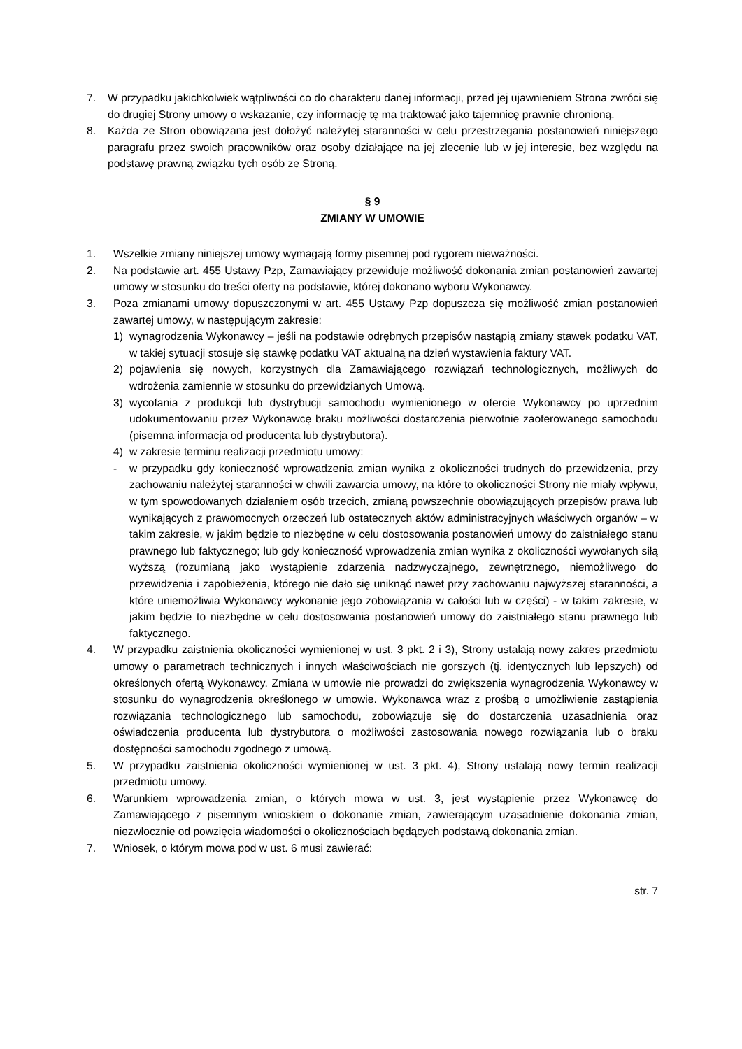7. W przypadku jakichkolwiek wątpliwości co do charakteru danej informacji, przed jej ujawnieniem Strona zwróci się do drugiej Strony umowy o wskazanie, czy informację tę ma traktować jako tajemnicę prawnie chronioną.
8. Każda ze Stron obowiązana jest dołożyć należytej staranności w celu przestrzegania postanowień niniejszego paragrafu przez swoich pracowników oraz osoby działające na jej zlecenie lub w jej interesie, bez względu na podstawę prawną związku tych osób ze Stroną.
§ 9
ZMIANY W UMOWIE
1. Wszelkie zmiany niniejszej umowy wymagają formy pisemnej pod rygorem nieważności.
2. Na podstawie art. 455 Ustawy Pzp, Zamawiający przewiduje możliwość dokonania zmian postanowień zawartej umowy w stosunku do treści oferty na podstawie, której dokonano wyboru Wykonawcy.
3. Poza zmianami umowy dopuszczonymi w art. 455 Ustawy Pzp dopuszcza się możliwość zmian postanowień zawartej umowy, w następującym zakresie:
1) wynagrodzenia Wykonawcy – jeśli na podstawie odrębnych przepisów nastąpią zmiany stawek podatku VAT, w takiej sytuacji stosuje się stawkę podatku VAT aktualną na dzień wystawienia faktury VAT.
2) pojawienia się nowych, korzystnych dla Zamawiającego rozwiązań technologicznych, możliwych do wdrożenia zamiennie w stosunku do przewidzianych Umową.
3) wycofania z produkcji lub dystrybucji samochodu wymienionego w ofercie Wykonawcy po uprzednim udokumentowaniu przez Wykonawcę braku możliwości dostarczenia pierwotnie zaoferowanego samochodu (pisemna informacja od producenta lub dystrybutora).
4) w zakresie terminu realizacji przedmiotu umowy:
- w przypadku gdy konieczność wprowadzenia zmian wynika z okoliczności trudnych do przewidzenia, przy zachowaniu należytej staranności w chwili zawarcia umowy, na które to okoliczności Strony nie miały wpływu, w tym spowodowanych działaniem osób trzecich, zmianą powszechnie obowiązujących przepisów prawa lub wynikających z prawomocnych orzeczeń lub ostatecznych aktów administracyjnych właściwych organów – w takim zakresie, w jakim będzie to niezbędne w celu dostosowania postanowień umowy do zaistniałego stanu prawnego lub faktycznego; lub gdy konieczność wprowadzenia zmian wynika z okoliczności wywołanych siłą wyższą (rozumianą jako wystąpienie zdarzenia nadzwyczajnego, zewnętrznego, niemożliwego do przewidzenia i zapobieżenia, którego nie dało się uniknąć nawet przy zachowaniu najwyższej staranności, a które uniemożliwia Wykonawcy wykonanie jego zobowiązania w całości lub w części) - w takim zakresie, w jakim będzie to niezbędne w celu dostosowania postanowień umowy do zaistniałego stanu prawnego lub faktycznego.
4. W przypadku zaistnienia okoliczności wymienionej w ust. 3 pkt. 2 i 3), Strony ustalają nowy zakres przedmiotu umowy o parametrach technicznych i innych właściwościach nie gorszych (tj. identycznych lub lepszych) od określonych ofertą Wykonawcy. Zmiana w umowie nie prowadzi do zwiększenia wynagrodzenia Wykonawcy w stosunku do wynagrodzenia określonego w umowie. Wykonawca wraz z prośbą o umożliwienie zastąpienia rozwiązania technologicznego lub samochodu, zobowiązuje się do dostarczenia uzasadnienia oraz oświadczenia producenta lub dystrybutora o możliwości zastosowania nowego rozwiązania lub o braku dostępności samochodu zgodnego z umową.
5. W przypadku zaistnienia okoliczności wymienionej w ust. 3 pkt. 4), Strony ustalają nowy termin realizacji przedmiotu umowy.
6. Warunkiem wprowadzenia zmian, o których mowa w ust. 3, jest wystąpienie przez Wykonawcę do Zamawiającego z pisemnym wnioskiem o dokonanie zmian, zawierającym uzasadnienie dokonania zmian, niezwłocznie od powzięcia wiadomości o okolicznościach będących podstawą dokonania zmian.
7. Wniosek, o którym mowa pod w ust. 6 musi zawierać:
str. 7